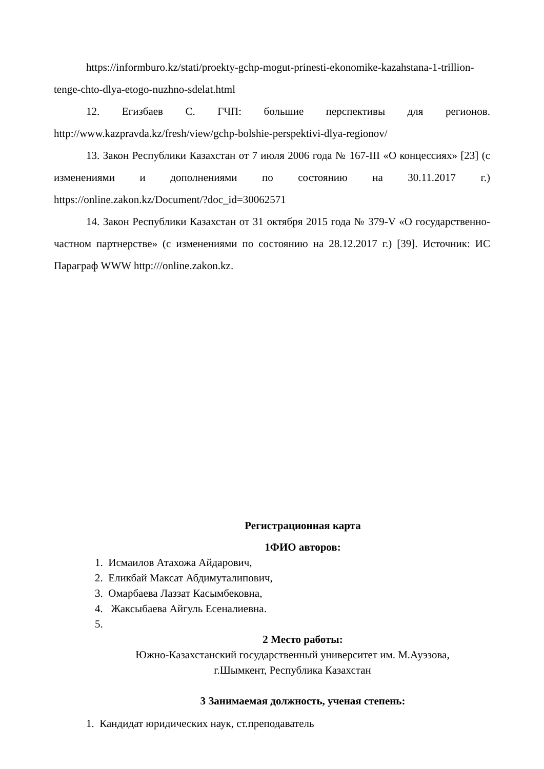https://informburo.kz/stati/proekty-gchp-mogut-prinesti-ekonomike-kazahstana-1-trillion-tenge-chto-dlya-etogo-nuzhno-sdelat.html
12. Егизбаев С. ГЧП: большие перспективы для регионов. http://www.kazpravda.kz/fresh/view/gchp-bolshie-perspektivi-dlya-regionov/
13. Закон Республики Казахстан от 7 июля 2006 года № 167-III «О концессиях» [23] (с изменениями и дополнениями по состоянию на 30.11.2017 г.) https://online.zakon.kz/Document/?doc_id=30062571
14. Закон Республики Казахстан от 31 октября 2015 года № 379-V «О государственно-частном партнерстве» (с изменениями по состоянию на 28.12.2017 г.) [39]. Источник: ИС Параграф WWW http:///online.zakon.kz.
Регистрационная карта
1ФИО авторов:
1. Исмаилов Атахожа Айдарович,
2. Еликбай Максат Абдимуталипович,
3. Омарбаева Лаззат Касымбековна,
4. Жаксыбаева Айгуль Есеналиевна.
5.
2 Место работы:
Южно-Казахстанский государственный университет им. М.Ауэзова,
г.Шымкент, Республика Казахстан
3 Занимаемая должность, ученая степень:
1. Кандидат юридических наук, ст.преподаватель